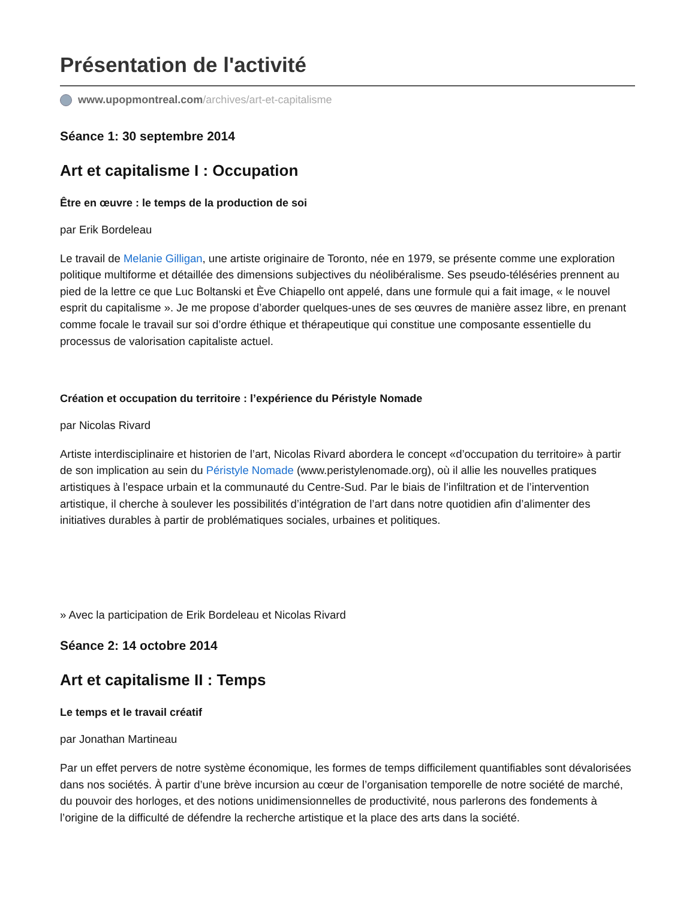Présentation de l'activité
www.upopmontreal.com /archives/art-et-capitalisme
Séance 1: 30 septembre 2014
Art et capitalisme I : Occupation
Être en œuvre : le temps de la production de soi
par Erik Bordeleau
Le travail de Melanie Gilligan, une artiste originaire de Toronto, née en 1979, se présente comme une exploration politique multiforme et détaillée des dimensions subjectives du néolibéralisme. Ses pseudo-téléséries prennent au pied de la lettre ce que Luc Boltanski et Ève Chiapello ont appelé, dans une formule qui a fait image, « le nouvel esprit du capitalisme ». Je me propose d’aborder quelques-unes de ses œuvres de manière assez libre, en prenant comme focale le travail sur soi d’ordre éthique et thérapeutique qui constitue une composante essentielle du processus de valorisation capitaliste actuel.
Création et occupation du territoire : l’expérience du Péristyle Nomade
par Nicolas Rivard
Artiste interdisciplinaire et historien de l’art, Nicolas Rivard abordera le concept «d’occupation du territoire» à partir de son implication au sein du Péristyle Nomade (www.peristylenomade.org), où il allie les nouvelles pratiques artistiques à l’espace urbain et la communauté du Centre-Sud. Par le biais de l’infiltration et de l’intervention artistique, il cherche à soulever les possibilités d’intégration de l’art dans notre quotidien afin d’alimenter des initiatives durables à partir de problématiques sociales, urbaines et politiques.
» Avec la participation de Erik Bordeleau et Nicolas Rivard
Séance 2: 14 octobre 2014
Art et capitalisme II : Temps
Le temps et le travail créatif
par Jonathan Martineau
Par un effet pervers de notre système économique, les formes de temps difficilement quantifiables sont dévalorisées dans nos sociétés. À partir d’une brève incursion au cœur de l’organisation temporelle de notre société de marché, du pouvoir des horloges, et des notions unidimensionnelles de productivité, nous parlerons des fondements à l’origine de la difficulté de défendre la recherche artistique et la place des arts dans la société.